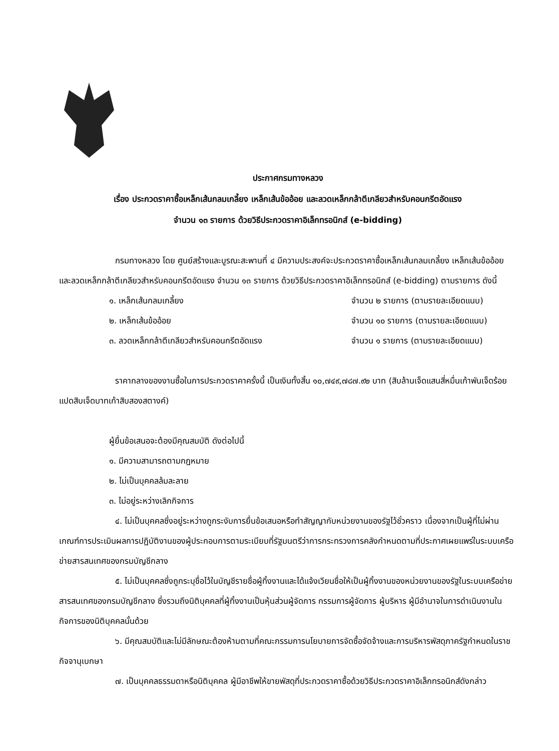ประกาศกรมทางหลวง
เรื่อง ประกวดราคาซื้อเหล็กเส้นกลมเกลี้ยง เหล็กเส้นข้ออ้อย และลวดเหล็กกล้าตีเกลียวสำหรับคอนกรีตอัดแรง
จำนวน ๑๓ รายการ ด้วยวิธีประกวดราคาอิเล็กทรอนิกส์ (e-bidding)
กรมทางหลวง โดย ศูนย์สร้างและบูรณะสะพานที่ ๔ มีความประสงค์จะประกวดราคาซื้อเหล็กเส้นกลมเกลี้ยง เหล็กเส้นข้ออ้อย และลวดเหล็กกล้าตีเกลียวสำหรับคอนกรีตอัดแรง จำนวน ๑๓ รายการ ด้วยวิธีประกวดราคาอิเล็กทรอนิกส์ (e-bidding) ตามรายการ ดังนี้
๑. เหล็กเส้นกลมเกลี้ยง จำนวน ๒ รายการ (ตามรายละเอียดแนบ)
๒. เหล็กเส้นข้ออ้อย จำนวน ๑๐ รายการ (ตามรายละเอียดแนบ)
๓. ลวดเหล็กกล้าตีเกลียวสำหรับคอนกรีตอัดแรง จำนวน ๑ รายการ (ตามรายละเอียดแนบ)
ราคากลางของงานซื้อในการประกวดราคาครั้งนี้ เป็นเงินทั้งสิ้น ๑๐,๗๔๙,๗๘๗.๙๒ บาท (สิบล้านเจ็ดแสนสี่หมื่นเก้าพันเจ็ดร้อยแปดสิบเจ็ดบาทเก้าสิบสองสตางค์)
ผู้ยื่นข้อเสนอจะต้องมีคุณสมบัติ ดังต่อไปนี้
๑. มีความสามารถตามกฎหมาย
๒. ไม่เป็นบุคคลล้มละลาย
๓. ไม่อยู่ระหว่างเลิกกิจการ
๔. ไม่เป็นบุคคลซึ่งอยู่ระหว่างถูกระงับการยื่นข้อเสนอหรือทำสัญญากับหน่วยงานของรัฐไว้ชั่วคราว เนื่องจากเป็นผู้ที่ไม่ผ่านเกณฑ์การประเมินผลการปฏิบัติงานของผู้ประกอบการตามระเบียบที่รัฐมนตรีว่าการกระทรวงการคลังกำหนดตามที่ประกาศเผยแพร่ในระบบเครือข่ายสารสนเทศของกรมบัญชีกลาง
๕. ไม่เป็นบุคคลซึ่งถูกระบุชื่อไว้ในบัญชีรายชื่อผู้ทิ้งงานและได้แจ้งเวียนชื่อให้เป็นผู้ทิ้งงานของหน่วยงานของรัฐในระบบเครือข่ายสารสนเทศของกรมบัญชีกลาง ซึ่งรวมถึงนิติบุคคลที่ผู้ทิ้งงานเป็นหุ้นส่วนผู้จัดการ กรรมการผู้จัดการ ผู้บริหาร ผู้มีอำนาจในการดำเนินงานในกิจการของนิติบุคคลนั้นด้วย
๖. มีคุณสมบัติและไม่มีลักษณะต้องห้ามตามที่คณะกรรมการนโยบายการจัดซื้อจัดจ้างและการบริหารพัสดุภาครัฐกำหนดในราชกิจจานุเบกษา
๗. เป็นบุคคลธรรมดาหรือนิติบุคคล ผู้มีอาชีพให้ขายพัสดุที่ประกวดราคาซื้อด้วยวิธีประกวดราคาอิเล็กทรอนิกส์ดังกล่าว